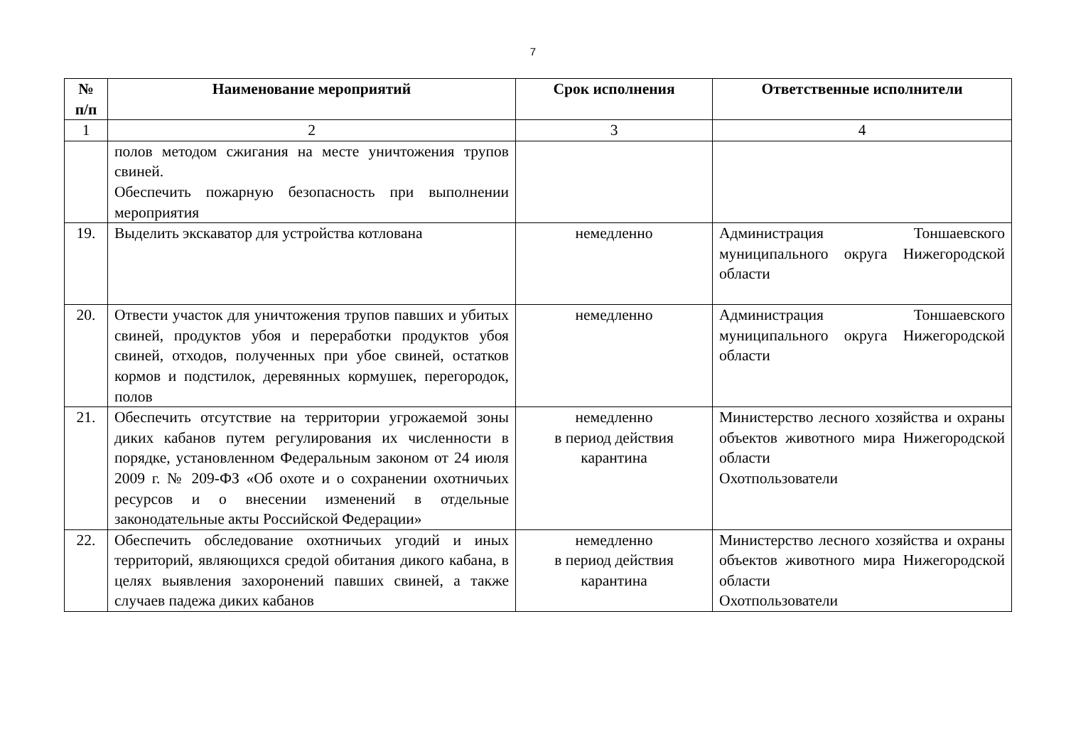7
| № п/п | Наименование мероприятий | Срок исполнения | Ответственные исполнители |
| --- | --- | --- | --- |
| 1 | 2 | 3 | 4 |
| | полов методом сжигания на месте уничтожения трупов свиней. Обеспечить пожарную безопасность при выполнении мероприятия | | |
| 19. | Выделить экскаватор для устройства котлована | немедленно | Администрация Тоншаевского муниципального округа Нижегородской области |
| 20. | Отвести участок для уничтожения трупов павших и убитых свиней, продуктов убоя и переработки продуктов убоя свиней, отходов, полученных при убое свиней, остатков кормов и подстилок, деревянных кормушек, перегородок, полов | немедленно | Администрация Тоншаевского муниципального округа Нижегородской области |
| 21. | Обеспечить отсутствие на территории угрожаемой зоны диких кабанов путем регулирования их численности в порядке, установленном Федеральным законом от 24 июля 2009 г. № 209-ФЗ «Об охоте и о сохранении охотничьих ресурсов и о внесении изменений в отдельные законодательные акты Российской Федерации» | немедленно в период действия карантина | Министерство лесного хозяйства и охраны объектов животного мира Нижегородской области Охотпользователи |
| 22. | Обеспечить обследование охотничьих угодий и иных территорий, являющихся средой обитания дикого кабана, в целях выявления захоронений павших свиней, а также случаев падежа диких кабанов | немедленно в период действия карантина | Министерство лесного хозяйства и охраны объектов животного мира Нижегородской области Охотпользователи |